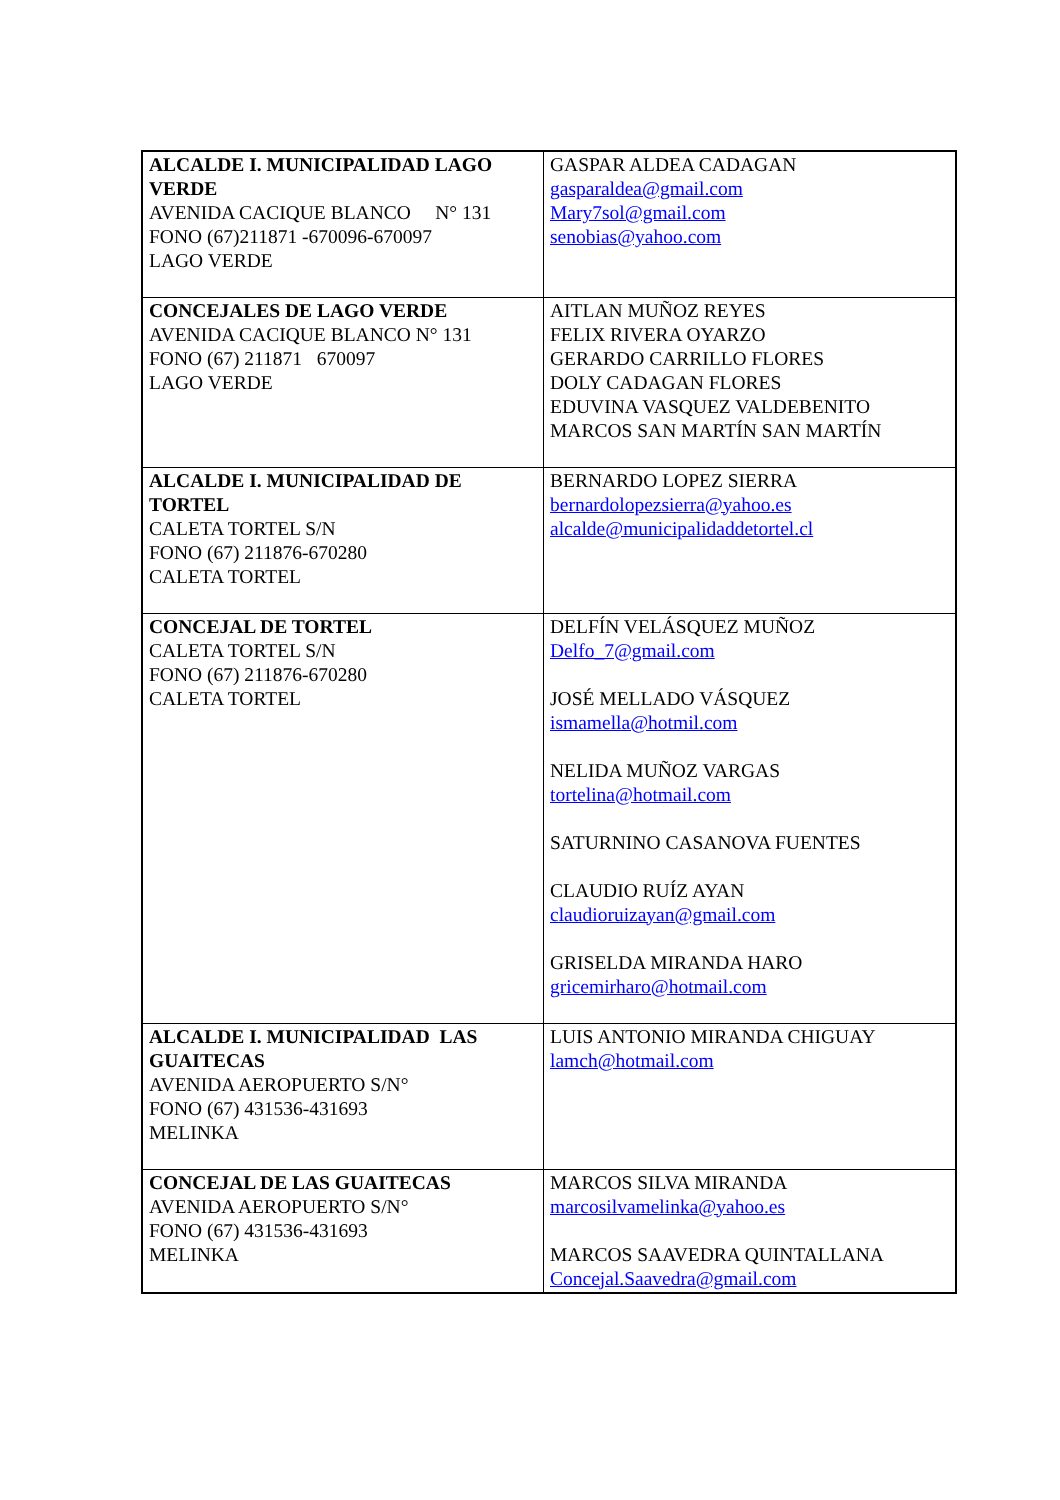| ALCALDE I. MUNICIPALIDAD LAGO VERDE AVENIDA CACIQUE BLANCO N° 131 FONO (67)211871 -670096-670097 LAGO VERDE | GASPAR ALDEA CADAGAN gasparaldea@gmail.com Mary7sol@gmail.com senobias@yahoo.com |
| CONCEJALES DE LAGO VERDE AVENIDA CACIQUE BLANCO N° 131 FONO (67) 211871 670097 LAGO VERDE | AITLAN MUÑOZ REYES FELIX RIVERA OYARZO GERARDO CARRILLO FLORES DOLY CADAGAN FLORES EDUVINA VASQUEZ VALDEBENITO MARCOS SAN MARTÍN SAN MARTÍN |
| ALCALDE I. MUNICIPALIDAD DE TORTEL CALETA TORTEL S/N FONO (67) 211876-670280 CALETA TORTEL | BERNARDO LOPEZ SIERRA bernardolopezsierra@yahoo.es alcalde@municipalidaddetortel.cl |
| CONCEJAL DE TORTEL CALETA TORTEL S/N FONO (67) 211876-670280 CALETA TORTEL | DELFÍN VELÁSQUEZ MUÑOZ Delfo_7@gmail.com JOSÉ MELLADO VÁSQUEZ ismamella@hotmil.com NELIDA MUÑOZ VARGAS tortelina@hotmail.com SATURNINO CASANOVA FUENTES CLAUDIO RUÍZ AYAN claudioruizayan@gmail.com GRISELDA MIRANDA HARO gricemirharo@hotmail.com |
| ALCALDE I. MUNICIPALIDAD LAS GUAITECAS AVENIDA AEROPUERTO S/N° FONO (67) 431536-431693 MELINKA | LUIS ANTONIO MIRANDA CHIGUAY lamch@hotmail.com |
| CONCEJAL DE LAS GUAITECAS AVENIDA AEROPUERTO S/N° FONO (67) 431536-431693 MELINKA | MARCOS SILVA MIRANDA marcosilvamelinka@yahoo.es MARCOS SAAVEDRA QUINTALLANA Concejal.Saavedra@gmail.com |